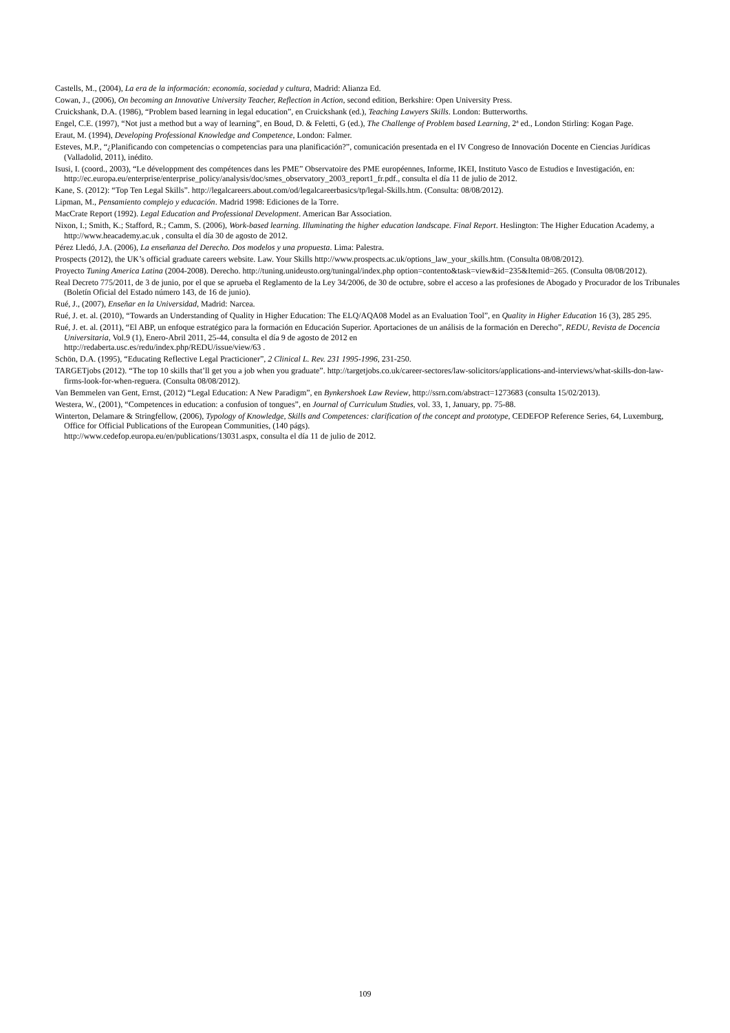Castells, M., (2004), La era de la información: economía, sociedad y cultura, Madrid: Alianza Ed.
Cowan, J., (2006), On becoming an Innovative University Teacher, Reflection in Action, second edition, Berkshire: Open University Press.
Cruickshank, D.A. (1986), “Problem based learning in legal education”, en Cruickshank (ed.), Teaching Lawyers Skills. London: Butterworths.
Engel, C.E. (1997), “Not just a method but a way of learning”, en Boud, D. & Feletti, G (ed.), The Challenge of Problem based Learning, 2ª ed., London Stirling: Kogan Page.
Eraut, M. (1994), Developing Professional Knowledge and Competence, London: Falmer.
Esteves, M.P., “¿Planificando con competencias o competencias para una planificación?”, comunicación presentada en el IV Congreso de Innovación Docente en Ciencias Jurídicas (Valladolid, 2011), inédito.
Isusi, I. (coord., 2003), “Le développment des compétences dans les PME” Observatoire des PME européennes, Informe, IKEI, Instituto Vasco de Estudios e Investigación, en: http://ec.europa.eu/enterprise/enterprise_policy/analysis/doc/smes_observatory_2003_report1_fr.pdf., consulta el día 11 de julio de 2012.
Kane, S. (2012): “Top Ten Legal Skills”. http://legalcareers.about.com/od/legalcareerbasics/tp/legal-Skills.htm. (Consulta: 08/08/2012).
Lipman, M., Pensamiento complejo y educación. Madrid 1998: Ediciones de la Torre.
MacCrate Report (1992). Legal Education and Professional Development. American Bar Association.
Nixon, I.; Smith, K.; Stafford, R.; Camm, S. (2006), Work-based learning. Illuminating the higher education landscape. Final Report. Heslington: The Higher Education Academy, a http://www.heacademy.ac.uk , consulta el día 30 de agosto de 2012.
Pérez Lledó, J.A. (2006), La enseñanza del Derecho. Dos modelos y una propuesta. Lima: Palestra.
Prospects (2012), the UK’s official graduate careers website. Law. Your Skills http://www.prospects.ac.uk/options_law_your_skills.htm. (Consulta 08/08/2012).
Proyecto Tuning America Latina (2004-2008). Derecho. http://tuning.unideusto.org/tuningal/index.php option=contento&task=view&id=235&Itemid=265. (Consulta 08/08/2012).
Real Decreto 775/2011, de 3 de junio, por el que se aprueba el Reglamento de la Ley 34/2006, de 30 de octubre, sobre el acceso a las profesiones de Abogado y Procurador de los Tribunales (Boletín Oficial del Estado número 143, de 16 de junio).
Rué, J., (2007), Enseñar en la Universidad, Madrid: Narcea.
Rué, J. et. al. (2010), “Towards an Understanding of Quality in Higher Education: The ELQ/AQA08 Model as an Evaluation Tool”, en Quality in Higher Education 16 (3), 285 295.
Rué, J. et. al. (2011), “El ABP, un enfoque estratégico para la formación en Educación Superior. Aportaciones de un análisis de la formación en Derecho”, REDU, Revista de Docencia Universitaria, Vol.9 (1), Enero-Abril 2011, 25-44, consulta el día 9 de agosto de 2012 en
http://redaberta.usc.es/redu/index.php/REDU/issue/view/63 .
Schön, D.A. (1995), “Educating Reflective Legal Practicioner”, 2 Clinical L. Rev. 231 1995-1996, 231-250.
TARGETjobs (2012). “The top 10 skills that’ll get you a job when you graduate”. http://targetjobs.co.uk/career-sectores/law-solicitors/applications-and-interviews/what-skills-don-law-firms-look-for-when-reguera. (Consulta 08/08/2012).
Van Bemmelen van Gent, Ernst, (2012) “Legal Education: A New Paradigm”, en Bynkershoek Law Review, http://ssrn.com/abstract=1273683 (consulta 15/02/2013).
Westera, W., (2001), “Competences in education: a confusion of tongues”, en Journal of Curriculum Studies, vol. 33, 1, January, pp. 75-88.
Winterton, Delamare & Stringfellow, (2006), Typology of Knowledge, Skills and Competences: clarification of the concept and prototype, CEDEFOP Reference Series, 64, Luxemburg, Office for Official Publications of the European Communities, (140 págs).
http://www.cedefop.europa.eu/en/publications/13031.aspx, consulta el día 11 de julio de 2012.
109